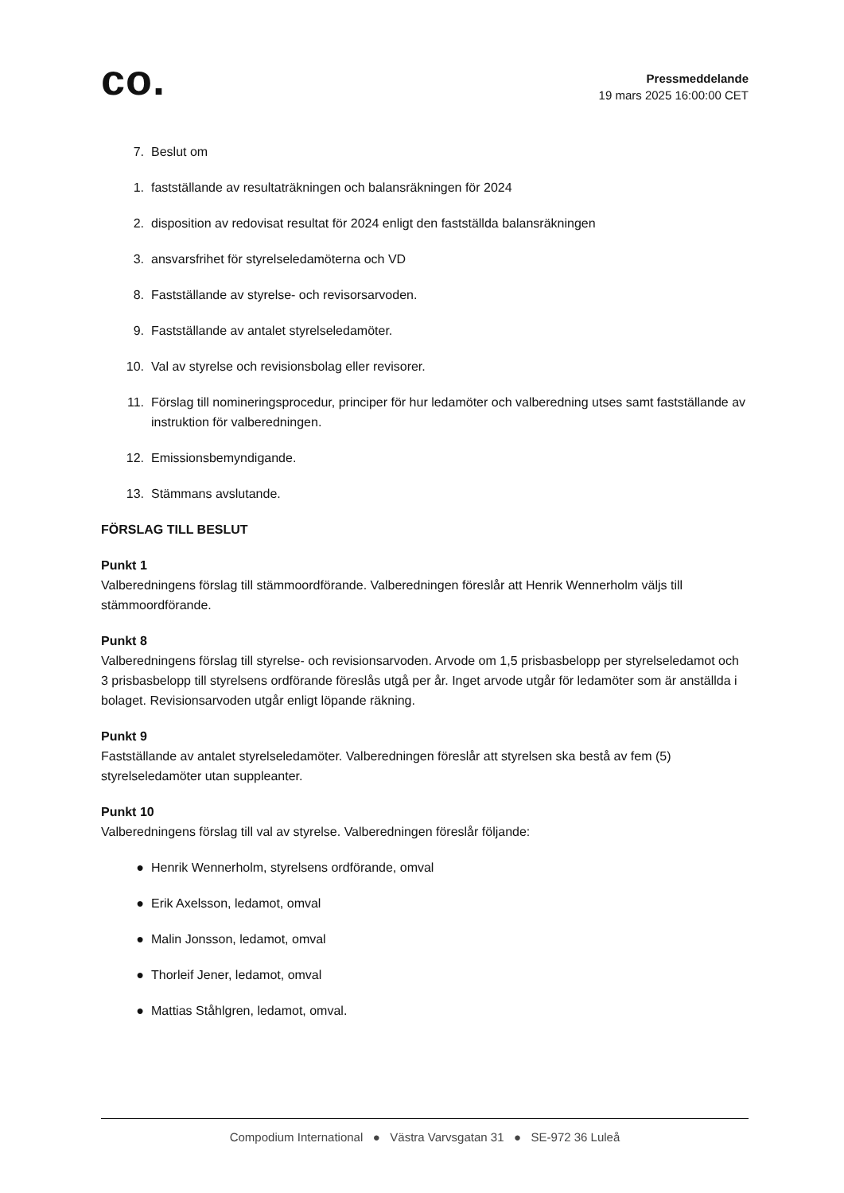co.
Pressmeddelande
19 mars 2025 16:00:00 CET
7. Beslut om
1. fastställande av resultaträkningen och balansräkningen för 2024
2. disposition av redovisat resultat för 2024 enligt den fastställda balansräkningen
3. ansvarsfrihet för styrelseledamöterna och VD
8. Fastställande av styrelse- och revisorsarvoden.
9. Fastställande av antalet styrelseledamöter.
10. Val av styrelse och revisionsbolag eller revisorer.
11. Förslag till nomineringsprocedur, principer för hur ledamöter och valberedning utses samt fastställande av instruktion för valberedningen.
12. Emissionsbemyndigande.
13. Stämmans avslutande.
FÖRSLAG TILL BESLUT
Punkt 1
Valberedningens förslag till stämmoordförande. Valberedningen föreslår att Henrik Wennerholm väljs till stämmoordförande.
Punkt 8
Valberedningens förslag till styrelse- och revisionsarvoden. Arvode om 1,5 prisbasbelopp per styrelseledamot och 3 prisbasbelopp till styrelsens ordförande föreslås utgå per år. Inget arvode utgår för ledamöter som är anställda i bolaget. Revisionsarvoden utgår enligt löpande räkning.
Punkt 9
Fastställande av antalet styrelseledamöter. Valberedningen föreslår att styrelsen ska bestå av fem (5) styrelseledamöter utan suppleanter.
Punkt 10
Valberedningens förslag till val av styrelse. Valberedningen föreslår följande:
● Henrik Wennerholm, styrelsens ordförande, omval
● Erik Axelsson, ledamot, omval
● Malin Jonsson, ledamot, omval
● Thorleif Jener, ledamot, omval
● Mattias Ståhlgren, ledamot, omval.
Compodium International ● Västra Varvsgatan 31 ● SE-972 36 Luleå